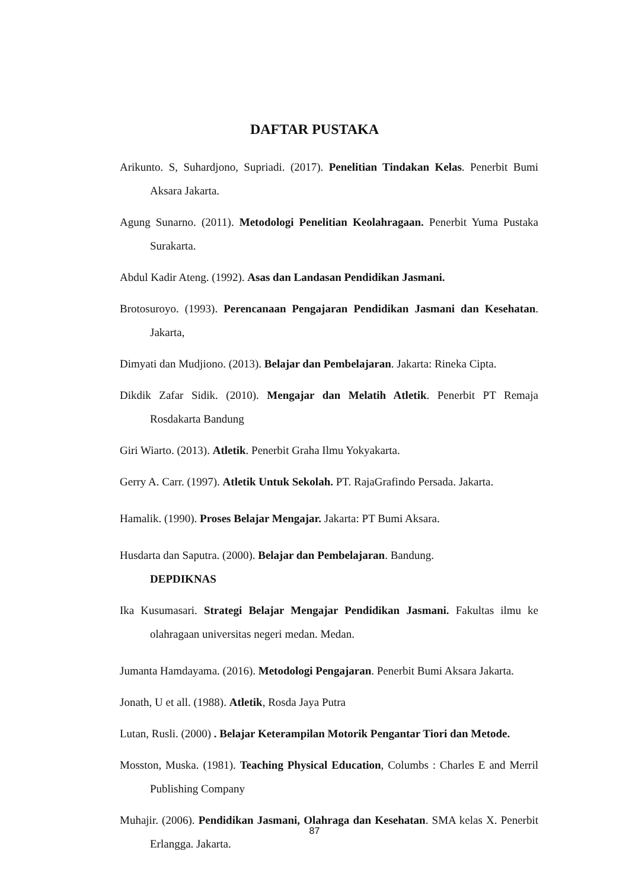DAFTAR PUSTAKA
Arikunto. S, Suhardjono, Supriadi. (2017). Penelitian Tindakan Kelas. Penerbit Bumi Aksara Jakarta.
Agung Sunarno. (2011). Metodologi Penelitian Keolahragaan. Penerbit Yuma Pustaka Surakarta.
Abdul Kadir Ateng. (1992). Asas dan Landasan Pendidikan Jasmani.
Brotosuroyo. (1993). Perencanaan Pengajaran Pendidikan Jasmani dan Kesehatan. Jakarta,
Dimyati dan Mudjiono. (2013). Belajar dan Pembelajaran. Jakarta: Rineka Cipta.
Dikdik Zafar Sidik. (2010). Mengajar dan Melatih Atletik. Penerbit PT Remaja Rosdakarta Bandung
Giri Wiarto. (2013). Atletik. Penerbit Graha Ilmu Yokyakarta.
Gerry A. Carr. (1997). Atletik Untuk Sekolah. PT. RajaGrafindo Persada. Jakarta.
Hamalik. (1990). Proses Belajar Mengajar. Jakarta: PT Bumi Aksara.
Husdarta dan Saputra. (2000). Belajar dan Pembelajaran. Bandung.
DEPDIKNAS
Ika Kusumasari. Strategi Belajar Mengajar Pendidikan Jasmani. Fakultas ilmu ke olahragaan universitas negeri medan. Medan.
Jumanta Hamdayama. (2016). Metodologi Pengajaran. Penerbit Bumi Aksara Jakarta.
Jonath, U et all. (1988). Atletik, Rosda Jaya Putra
Lutan, Rusli. (2000) . Belajar Keterampilan Motorik Pengantar Tiori dan Metode.
Mosston, Muska. (1981). Teaching Physical Education, Columbs : Charles E and Merril Publishing Company
Muhajir. (2006). Pendidikan Jasmani, Olahraga dan Kesehatan. SMA kelas X. Penerbit Erlangga. Jakarta.
87